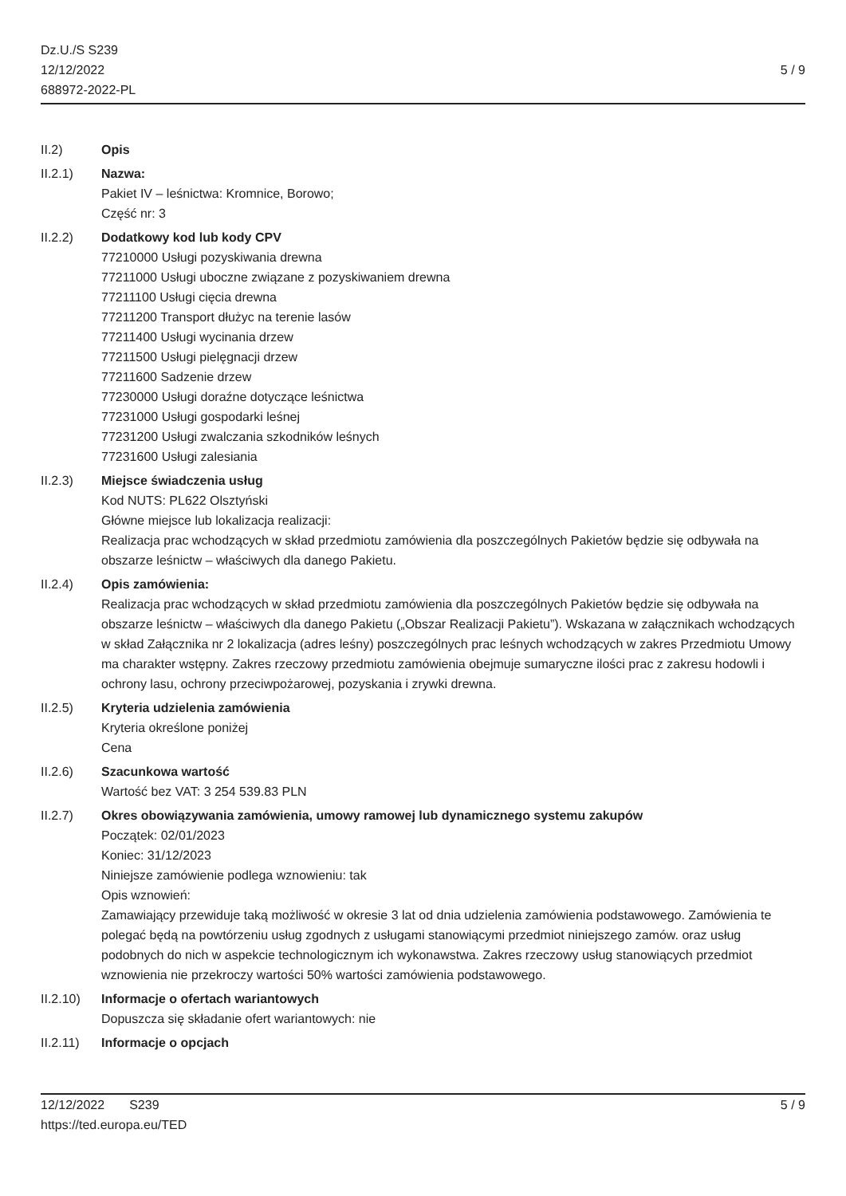Dz.U./S S239
12/12/2022
688972-2022-PL
5 / 9
II.2) Opis
II.2.1) Nazwa:
Pakiet IV – leśnictwa: Kromnice, Borowo;
Część nr: 3
II.2.2) Dodatkowy kod lub kody CPV
77210000 Usługi pozyskiwania drewna
77211000 Usługi uboczne związane z pozyskiwaniem drewna
77211100 Usługi cięcia drewna
77211200 Transport dłużyc na terenie lasów
77211400 Usługi wycinania drzew
77211500 Usługi pielęgnacji drzew
77211600 Sadzenie drzew
77230000 Usługi doraźne dotyczące leśnictwa
77231000 Usługi gospodarki leśnej
77231200 Usługi zwalczania szkodników leśnych
77231600 Usługi zalesiania
II.2.3) Miejsce świadczenia usług
Kod NUTS: PL622 Olsztyński
Główne miejsce lub lokalizacja realizacji:
Realizacja prac wchodzących w skład przedmiotu zamówienia dla poszczególnych Pakietów będzie się odbywała na obszarze leśnictw – właściwych dla danego Pakietu.
II.2.4) Opis zamówienia:
Realizacja prac wchodzących w skład przedmiotu zamówienia dla poszczególnych Pakietów będzie się odbywała na obszarze leśnictw – właściwych dla danego Pakietu („Obszar Realizacji Pakietu”). Wskazana w załącznikach wchodzących w skład Załącznika nr 2 lokalizacja (adres leśny) poszczególnych prac leśnych wchodzących w zakres Przedmiotu Umowy ma charakter wstępny. Zakres rzeczowy przedmiotu zamówienia obejmuje sumaryczne ilości prac z zakresu hodowli i ochrony lasu, ochrony przeciwpożarowej, pozyskania i zrywki drewna.
II.2.5) Kryteria udzielenia zamówienia
Kryteria określone poniżej
Cena
II.2.6) Szacunkowa wartość
Wartość bez VAT: 3 254 539.83 PLN
II.2.7) Okres obowiązywania zamówienia, umowy ramowej lub dynamicznego systemu zakupów
Początek: 02/01/2023
Koniec: 31/12/2023
Niniejsze zamówienie podlega wznowieniu: tak
Opis wznowień:
Zamawiający przewiduje taką możliwość w okresie 3 lat od dnia udzielenia zamówienia podstawowego. Zamówienia te polegać będą na powtórzeniu usług zgodnych z usługami stanowiącymi przedmiot niniejszego zamów. oraz usług podobnych do nich w aspekcie technologicznym ich wykonawstwa. Zakres rzeczowy usług stanowiących przedmiot wznowienia nie przekroczy wartości 50% wartości zamówienia podstawowego.
II.2.10)
Informacje o ofertach wariantowych
Dopuszcza się składanie ofert wariantowych: nie
II.2.11)
Informacje o opcjach
12/12/2022 S239
https://ted.europa.eu/TED
5 / 9